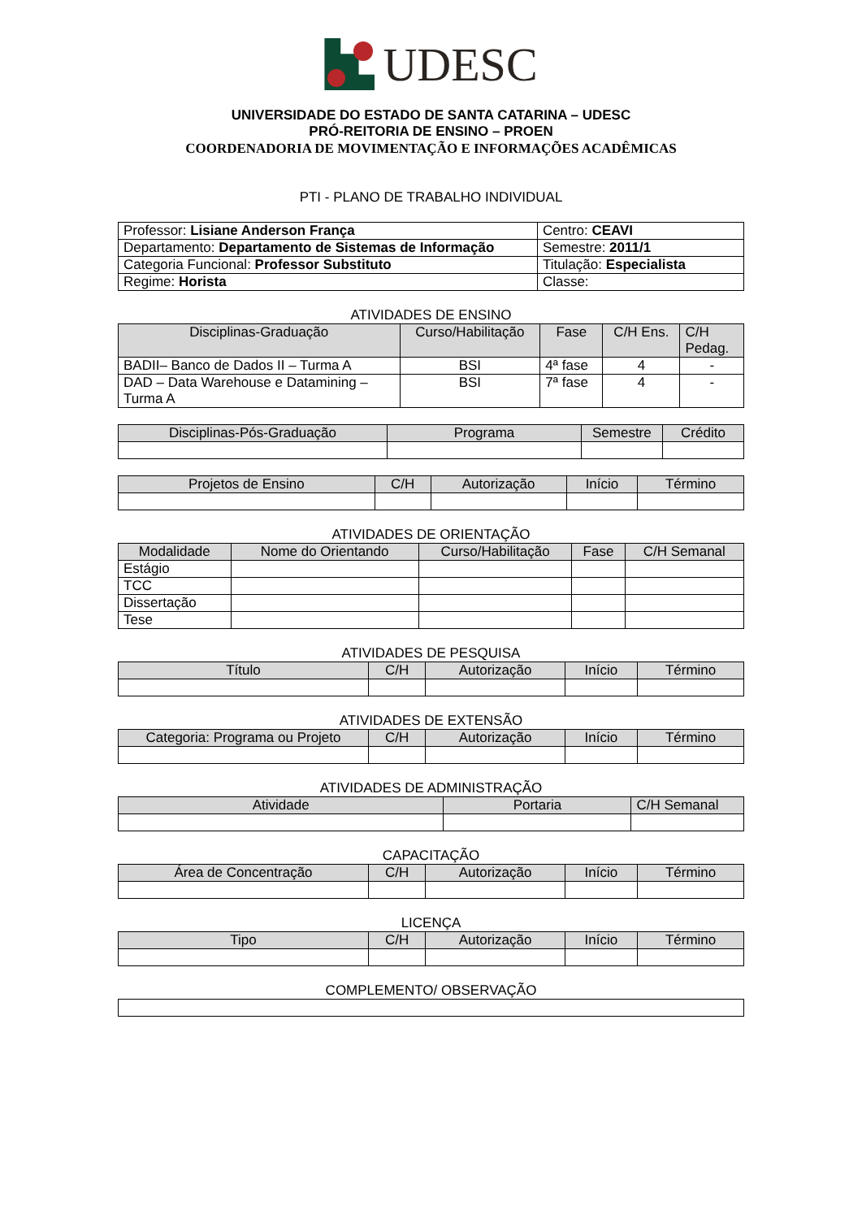UDESC
UNIVERSIDADE DO ESTADO DE SANTA CATARINA – UDESC
PRÓ-REITORIA DE ENSINO – PROEN
COORDENADORIA DE MOVIMENTAÇÃO E INFORMAÇÕES ACADÊMICAS
PTI - PLANO DE TRABALHO INDIVIDUAL
| Professor: Lisiane Anderson França | Centro: CEAVI |
| Departamento: Departamento de Sistemas de Informação | Semestre: 2011/1 |
| Categoria Funcional: Professor Substituto | Titulação: Especialista |
| Regime: Horista | Classe: |
ATIVIDADES DE ENSINO
| Disciplinas-Graduação | Curso/Habilitação | Fase | C/H Ens. | C/H Pedag. |
| --- | --- | --- | --- | --- |
| BADII– Banco de Dados II – Turma A | BSI | 4ª fase | 4 | - |
| DAD – Data Warehouse e Datamining – Turma A | BSI | 7ª fase | 4 | - |
| Disciplinas-Pós-Graduação | Programa | Semestre | Crédito |
| --- | --- | --- | --- |
| Projetos de Ensino | C/H | Autorização | Início | Término |
| --- | --- | --- | --- | --- |
ATIVIDADES DE ORIENTAÇÃO
| Modalidade | Nome do Orientando | Curso/Habilitação | Fase | C/H Semanal |
| --- | --- | --- | --- | --- |
| Estágio | | | | |
| TCC | | | | |
| Dissertação | | | | |
| Tese | | | | |
ATIVIDADES DE PESQUISA
| Título | C/H | Autorização | Início | Término |
| --- | --- | --- | --- | --- |
ATIVIDADES DE EXTENSÃO
| Categoria: Programa ou Projeto | C/H | Autorização | Início | Término |
| --- | --- | --- | --- | --- |
ATIVIDADES DE ADMINISTRAÇÃO
| Atividade | Portaria | C/H Semanal |
| --- | --- | --- |
CAPACITAÇÃO
| Área de Concentração | C/H | Autorização | Início | Término |
| --- | --- | --- | --- | --- |
LICENÇA
| Tipo | C/H | Autorização | Início | Término |
| --- | --- | --- | --- | --- |
COMPLEMENTO/ OBSERVAÇÃO